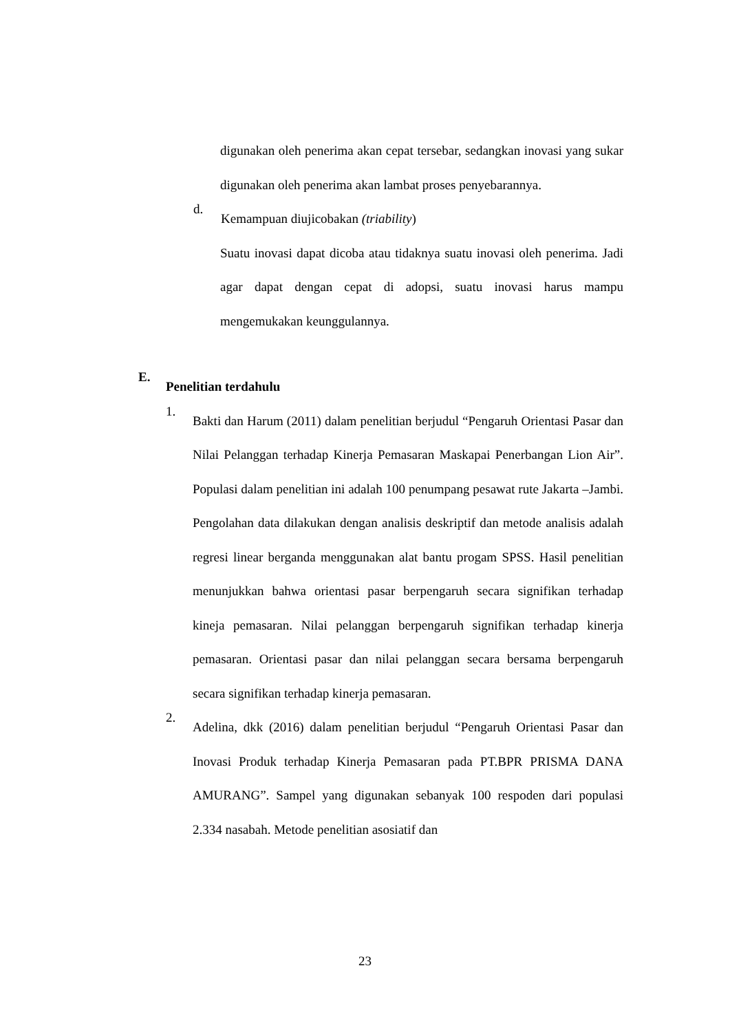digunakan oleh penerima akan cepat tersebar, sedangkan inovasi yang sukar digunakan oleh penerima akan lambat proses penyebarannya.
d.
Kemampuan diujicobakan (triability)
Suatu inovasi dapat dicoba atau tidaknya suatu inovasi oleh penerima. Jadi agar dapat dengan cepat di adopsi, suatu inovasi harus mampu mengemukakan keunggulannya.
E.
Penelitian terdahulu
1.
Bakti dan Harum (2011) dalam penelitian berjudul “Pengaruh Orientasi Pasar dan Nilai Pelanggan terhadap Kinerja Pemasaran Maskapai Penerbangan Lion Air”. Populasi dalam penelitian ini adalah 100 penumpang pesawat rute Jakarta –Jambi. Pengolahan data dilakukan dengan analisis deskriptif dan metode analisis adalah regresi linear berganda menggunakan alat bantu progam SPSS. Hasil penelitian menunjukkan bahwa orientasi pasar berpengaruh secara signifikan terhadap kineja pemasaran. Nilai pelanggan berpengaruh signifikan terhadap kinerja pemasaran. Orientasi pasar dan nilai pelanggan secara bersama berpengaruh secara signifikan terhadap kinerja pemasaran.
2.
Adelina, dkk (2016) dalam penelitian berjudul “Pengaruh Orientasi Pasar dan Inovasi Produk terhadap Kinerja Pemasaran pada PT.BPR PRISMA DANA AMURANG”. Sampel yang digunakan sebanyak 100 respoden dari populasi 2.334 nasabah. Metode penelitian asosiatif dan
23